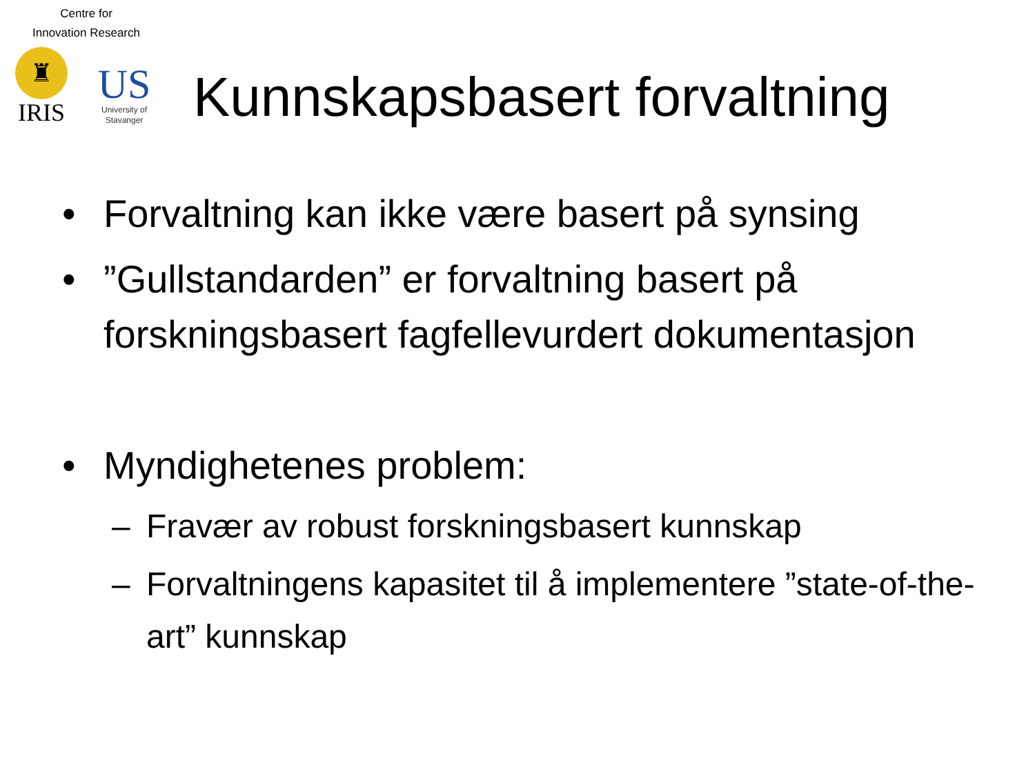Centre for
Innovation Research
♜
IRIS
US
University of
Stavanger
Kunnskapsbasert forvaltning
• Forvaltning kan ikke være basert på synsing
•”Gullstandarden” er forvaltning basert på forskningsbasert fagfellevurdert dokumentasjon
• Myndighetenes problem:
– Fravær av robust forskningsbasert kunnskap
– Forvaltningens kapasitet til å implementere ”state-of-the-art” kunnskap